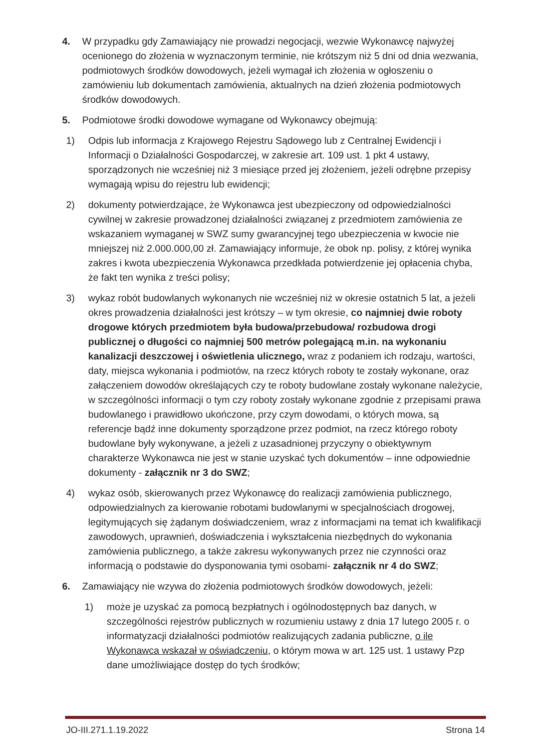4. W przypadku gdy Zamawiający nie prowadzi negocjacji, wezwie Wykonawcę najwyżej ocenionego do złożenia w wyznaczonym terminie, nie krótszym niż 5 dni od dnia wezwania, podmiotowych środków dowodowych, jeżeli wymagał ich złożenia w ogłoszeniu o zamówieniu lub dokumentach zamówienia, aktualnych na dzień złożenia podmiotowych środków dowodowych.
5. Podmiotowe środki dowodowe wymagane od Wykonawcy obejmują:
1) Odpis lub informacja z Krajowego Rejestru Sądowego lub z Centralnej Ewidencji i Informacji o Działalności Gospodarczej, w zakresie art. 109 ust. 1 pkt 4 ustawy, sporządzonych nie wcześniej niż 3 miesiące przed jej złożeniem, jeżeli odrębne przepisy wymagają wpisu do rejestru lub ewidencji;
2) dokumenty potwierdzające, że Wykonawca jest ubezpieczony od odpowiedzialności cywilnej w zakresie prowadzonej działalności związanej z przedmiotem zamówienia ze wskazaniem wymaganej w SWZ sumy gwarancyjnej tego ubezpieczenia w kwocie nie mniejszej niż 2.000.000,00 zł. Zamawiający informuje, że obok np. polisy, z której wynika zakres i kwota ubezpieczenia Wykonawca przedkłada potwierdzenie jej opłacenia chyba, że fakt ten wynika z treści polisy;
3) wykaz robót budowlanych wykonanych nie wcześniej niż w okresie ostatnich 5 lat, a jeżeli okres prowadzenia działalności jest krótszy – w tym okresie, co najmniej dwie roboty drogowe których przedmiotem była budowa/przebudowa/ rozbudowa drogi publicznej o długości co najmniej 500 metrów polegającą m.in. na wykonaniu kanalizacji deszczowej i oświetlenia ulicznego, wraz z podaniem ich rodzaju, wartości, daty, miejsca wykonania i podmiotów, na rzecz których roboty te zostały wykonane, oraz załączeniem dowodów określających czy te roboty budowlane zostały wykonane należycie, w szczególności informacji o tym czy roboty zostały wykonane zgodnie z przepisami prawa budowlanego i prawidłowo ukończone, przy czym dowodami, o których mowa, są referencje bądź inne dokumenty sporządzone przez podmiot, na rzecz którego roboty budowlane były wykonywane, a jeżeli z uzasadnionej przyczyny o obiektywnym charakterze Wykonawca nie jest w stanie uzyskać tych dokumentów – inne odpowiednie dokumenty - załącznik nr 3 do SWZ;
4) wykaz osób, skierowanych przez Wykonawcę do realizacji zamówienia publicznego, odpowiedzialnych za kierowanie robotami budowlanymi w specjalnościach drogowej, legitymujących się żądanym doświadczeniem, wraz z informacjami na temat ich kwalifikacji zawodowych, uprawnień, doświadczenia i wykształcenia niezbędnych do wykonania zamówienia publicznego, a także zakresu wykonywanych przez nie czynności oraz informacją o podstawie do dysponowania tymi osobami- załącznik nr 4 do SWZ;
6. Zamawiający nie wzywa do złożenia podmiotowych środków dowodowych, jeżeli:
1) może je uzyskać za pomocą bezpłatnych i ogólnodostępnych baz danych, w szczególności rejestrów publicznych w rozumieniu ustawy z dnia 17 lutego 2005 r. o informatyzacji działalności podmiotów realizujących zadania publiczne, o ile Wykonawca wskazał w oświadczeniu, o którym mowa w art. 125 ust. 1 ustawy Pzp dane umożliwiające dostęp do tych środków;
JO-III.271.1.19.2022 Strona 14